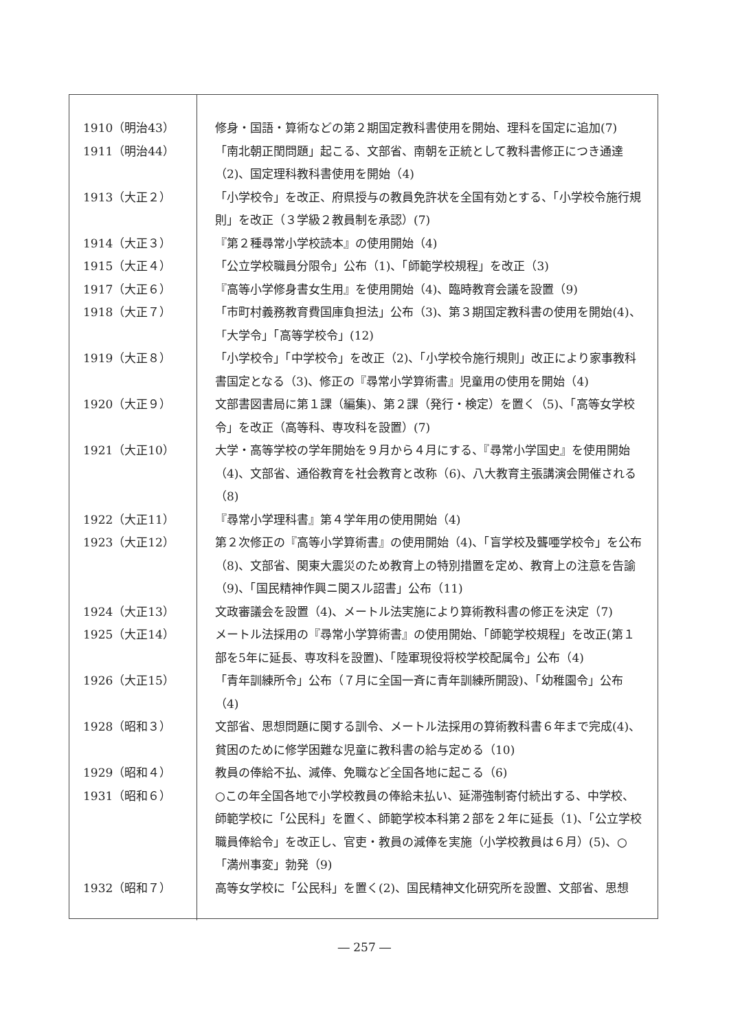| 1910（明治43） | 修身・国語・算術などの第２期国定教科書使用を開始、理科を国定に追加(7) |
| 1911（明治44） | 「南北朝正閏問題」起こる、文部省、南朝を正統として教科書修正につき通達（2)、国定理科教科書使用を開始（4) |
| 1913（大正２） | 「小学校令」を改正、府県授与の教員免許状を全国有効とする、「小学校令施行規則」を改正（３学級２教員制を承認）(7) |
| 1914（大正３） | 『第２種尋常小学校読本』の使用開始（4) |
| 1915（大正４） | 「公立学校職員分限令」公布（1)、「師範学校規程」を改正（3) |
| 1917（大正６） | 『高等小学修身書女生用』を使用開始（4)、臨時教育会議を設置（9) |
| 1918（大正７） | 「市町村義務教育費国庫負担法」公布（3)、第３期国定教科書の使用を開始(4)、「大学令」「高等学校令」(12) |
| 1919（大正８） | 「小学校令」「中学校令」を改正（2)、「小学校令施行規則」改正により家事教科書国定となる（3)、修正の『尋常小学算術書』児童用の使用を開始（4) |
| 1920（大正９） | 文部書図書局に第１課（編集)、第２課（発行・検定）を置く（5)、「高等女学校令」を改正（高等科、専攻科を設置）(7) |
| 1921（大正10） | 大学・高等学校の学年開始を９月から４月にする、『尋常小学国史』を使用開始（4)、文部省、通俗教育を社会教育と改称（6)、八大教育主張講演会開催される（8) |
| 1922（大正11） | 『尋常小学理科書』第４学年用の使用開始（4) |
| 1923（大正12） | 第２次修正の『高等小学算術書』の使用開始（4)、「盲学校及聾唖学校令」を公布（8)、文部省、関東大震災のため教育上の特別措置を定め、教育上の注意を告諭（9)、「国民精神作興ニ関スル詔書」公布（11) |
| 1924（大正13） | 文政審議会を設置（4)、メートル法実施により算術教科書の修正を決定（7) |
| 1925（大正14） | メートル法採用の『尋常小学算術書』の使用開始、「師範学校規程」を改正(第１部を5年に延長、専攻科を設置)、「陸軍現役将校学校配属令」公布（4) |
| 1926（大正15） | 「青年訓練所令」公布（７月に全国一斉に青年訓練所開設)、「幼稚園令」公布（4) |
| 1928（昭和３） | 文部省、思想問題に関する訓令、メートル法採用の算術教科書６年まで完成(4)、貧困のために修学困難な児童に教科書の給与定める（10) |
| 1929（昭和４） | 教員の俸給不払、減俸、免職など全国各地に起こる（6) |
| 1931（昭和６） | ○この年全国各地で小学校教員の俸給未払い、延滞強制寄付続出する、中学校、師範学校に「公民科」を置く、師範学校本科第２部を２年に延長（1)、「公立学校職員俸給令」を改正し、官吏・教員の減俸を実施（小学校教員は６月）(5)、○「満州事変」勃発（9) |
| 1932（昭和７） | 高等女学校に「公民科」を置く(2)、国民精神文化研究所を設置、文部省、思想 |
― 257 ―